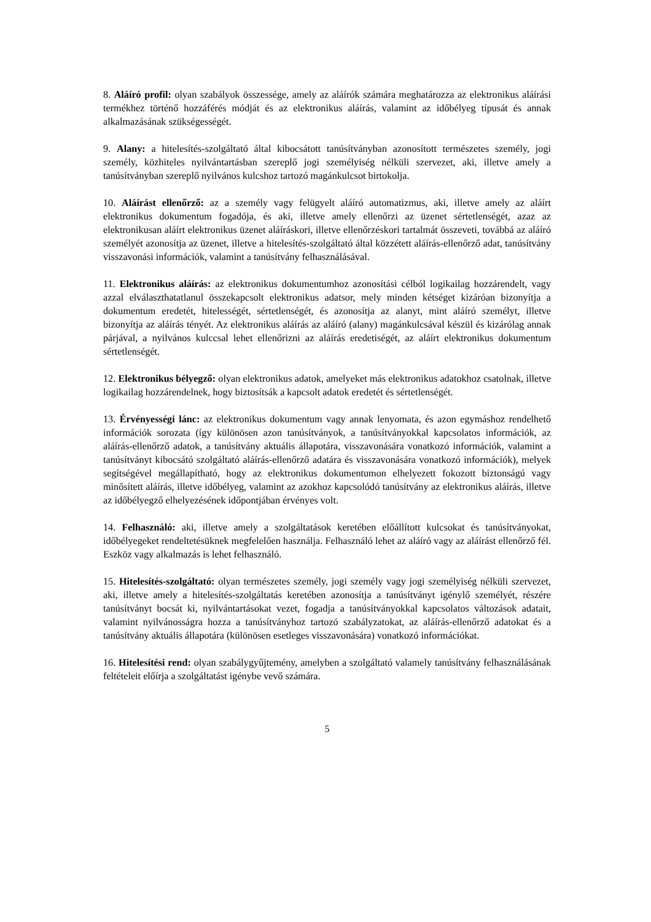8. Aláíró profil: olyan szabályok összessége, amely az aláírók számára meghatározza az elektronikus aláírási termékhez történő hozzáférés módját és az elektronikus aláírás, valamint az időbélyeg típusát és annak alkalmazásának szükségességét.
9. Alany: a hitelesítés-szolgáltató által kibocsátott tanúsítványban azonosított természetes személy, jogi személy, közhiteles nyilvántartásban szereplő jogi személyiség nélküli szervezet, aki, illetve amely a tanúsítványban szereplő nyilvános kulcshoz tartozó magánkulcsot birtokolja.
10. Aláírást ellenőrző: az a személy vagy felügyelt aláíró automatizmus, aki, illetve amely az aláírt elektronikus dokumentum fogadója, és aki, illetve amely ellenőrzi az üzenet sértetlenségét, azaz az elektronikusan aláírt elektronikus üzenet aláíráskori, illetve ellenőrzéskori tartalmát összeveti, továbbá az aláíró személyét azonosítja az üzenet, illetve a hitelesítés-szolgáltató által közzétett aláírás-ellenőrző adat, tanúsítvány visszavonási információk, valamint a tanúsítvány felhasználásával.
11. Elektronikus aláírás: az elektronikus dokumentumhoz azonosítási célból logikailag hozzárendelt, vagy azzal elválaszthatatlanul összekapcsolt elektronikus adatsor, mely minden kétséget kizáróan bizonyítja a dokumentum eredetét, hitelességét, sértetlenségét, és azonosítja az alanyt, mint aláíró személyt, illetve bizonyítja az aláírás tényét. Az elektronikus aláírás az aláíró (alany) magánkulcsával készül és kizárólag annak párjával, a nyilvános kulccsal lehet ellenőrizni az aláírás eredetiségét, az aláírt elektronikus dokumentum sértetlenségét.
12. Elektronikus bélyegző: olyan elektronikus adatok, amelyeket más elektronikus adatokhoz csatolnak, illetve logikailag hozzárendelnek, hogy biztosítsák a kapcsolt adatok eredetét és sértetlenségét.
13. Érvényességi lánc: az elektronikus dokumentum vagy annak lenyomata, és azon egymáshoz rendelhető információk sorozata (így különösen azon tanúsítványok, a tanúsítványokkal kapcsolatos információk, az aláírás-ellenőrző adatok, a tanúsítvány aktuális állapotára, visszavonására vonatkozó információk, valamint a tanúsítványt kibocsátó szolgáltató aláírás-ellenőrző adatára és visszavonására vonatkozó információk), melyek segítségével megállapítható, hogy az elektronikus dokumentumon elhelyezett fokozott biztonságú vagy minősített aláírás, illetve időbélyeg, valamint az azokhoz kapcsolódó tanúsítvány az elektronikus aláírás, illetve az időbélyegző elhelyezésének időpontjában érvényes volt.
14. Felhasználó: aki, illetve amely a szolgáltatások keretében előállított kulcsokat és tanúsítványokat, időbélyegeket rendeltetésüknek megfelelően használja. Felhasználó lehet az aláíró vagy az aláírást ellenőrző fél. Eszköz vagy alkalmazás is lehet felhasználó.
15. Hitelesítés-szolgáltató: olyan természetes személy, jogi személy vagy jogi személyiség nélküli szervezet, aki, illetve amely a hitelesítés-szolgáltatás keretében azonosítja a tanúsítványt igénylő személyét, részére tanúsítványt bocsát ki, nyilvántartásokat vezet, fogadja a tanúsítványokkal kapcsolatos változások adatait, valamint nyilvánosságra hozza a tanúsítványhoz tartozó szabályzatokat, az aláírás-ellenőrző adatokat és a tanúsítvány aktuális állapotára (különösen esetleges visszavonására) vonatkozó információkat.
16. Hitelesítési rend: olyan szabálygyűjtemény, amelyben a szolgáltató valamely tanúsítvány felhasználásának feltételeit előírja a szolgáltatást igénybe vevő számára.
5